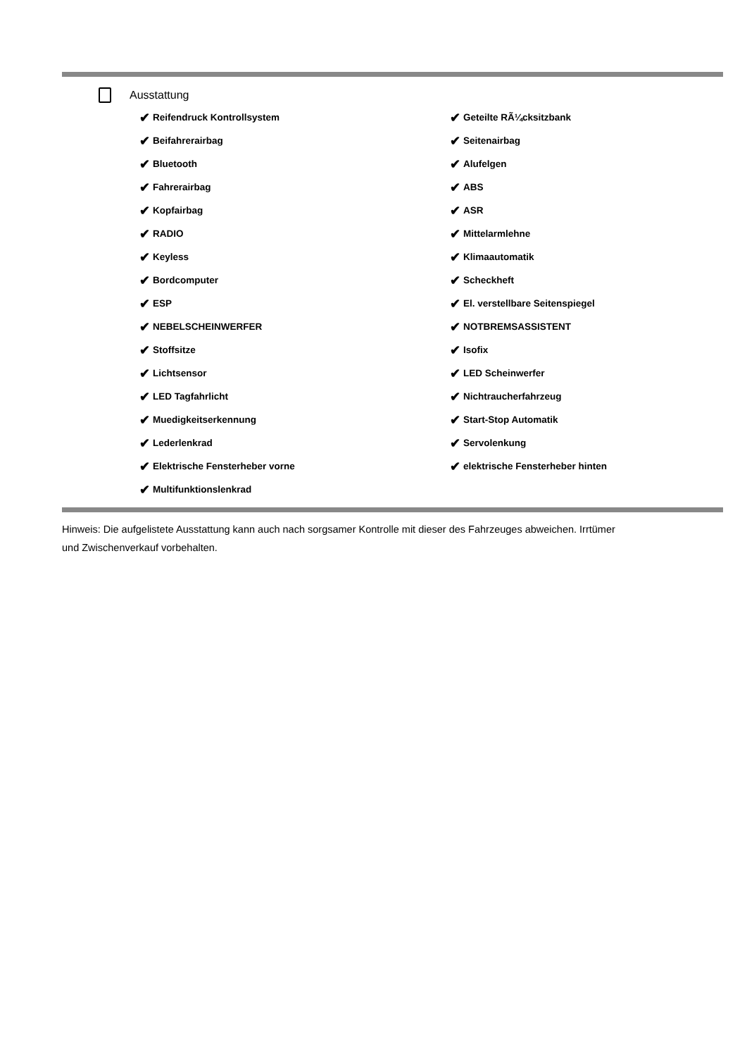Ausstattung
✔ Reifendruck Kontrollsystem
✔ Geteilte RÃ¼cksitzbank
✔ Beifahrerairbag
✔ Seitenairbag
✔ Bluetooth
✔ Alufelgen
✔ Fahrerairbag
✔ ABS
✔ Kopfairbag
✔ ASR
✔ RADIO
✔ Mittelarmlehne
✔ Keyless
✔ Klimaautomatik
✔ Bordcomputer
✔ Scheckheft
✔ ESP
✔ El. verstellbare Seitenspiegel
✔ NEBELSCHEINWERFER
✔ NOTBREMSASSISTENT
✔ Stoffsitze
✔ Isofix
✔ Lichtsensor
✔ LED Scheinwerfer
✔ LED Tagfahrlicht
✔ Nichtraucherfahrzeug
✔ Muedigkeitserkennung
✔ Start-Stop Automatik
✔ Lederlenkrad
✔ Servolenkung
✔ Elektrische Fensterheber vorne
✔ elektrische Fensterheber hinten
✔ Multifunktionslenkrad
Hinweis: Die aufgelistete Ausstattung kann auch nach sorgsamer Kontrolle mit dieser des Fahrzeuges abweichen. Irrtümer und Zwischenverkauf vorbehalten.